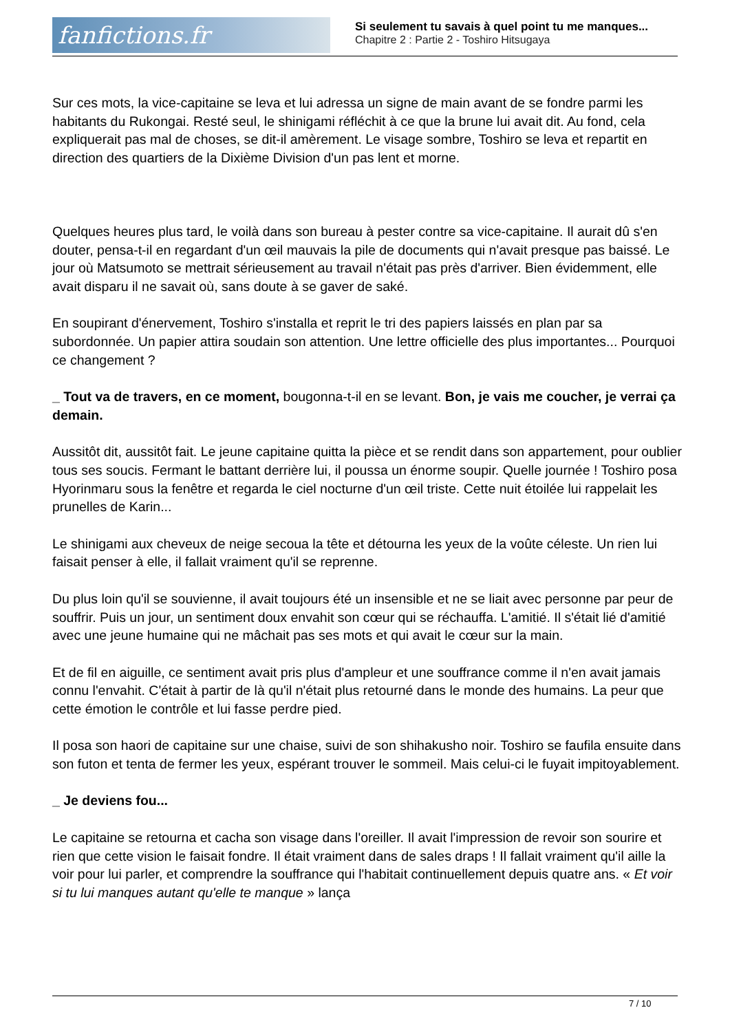fanfictions.fr
Si seulement tu savais à quel point tu me manques...
Chapitre 2 : Partie 2 - Toshiro Hitsugaya
Sur ces mots, la vice-capitaine se leva et lui adressa un signe de main avant de se fondre parmi les habitants du Rukongai. Resté seul, le shinigami réfléchit à ce que la brune lui avait dit. Au fond, cela expliquerait pas mal de choses, se dit-il amèrement. Le visage sombre, Toshiro se leva et repartit en direction des quartiers de la Dixième Division d'un pas lent et morne.
Quelques heures plus tard, le voilà dans son bureau à pester contre sa vice-capitaine. Il aurait dû s'en douter, pensa-t-il en regardant d'un œil mauvais la pile de documents qui n'avait presque pas baissé. Le jour où Matsumoto se mettrait sérieusement au travail n'était pas près d'arriver. Bien évidemment, elle avait disparu il ne savait où, sans doute à se gaver de saké.
En soupirant d'énervement, Toshiro s'installa et reprit le tri des papiers laissés en plan par sa subordonnée. Un papier attira soudain son attention. Une lettre officielle des plus importantes... Pourquoi ce changement ?
_ Tout va de travers, en ce moment, bougonna-t-il en se levant. Bon, je vais me coucher, je verrai ça demain.
Aussitôt dit, aussitôt fait. Le jeune capitaine quitta la pièce et se rendit dans son appartement, pour oublier tous ses soucis. Fermant le battant derrière lui, il poussa un énorme soupir. Quelle journée ! Toshiro posa Hyorinmaru sous la fenêtre et regarda le ciel nocturne d'un œil triste. Cette nuit étoilée lui rappelait les prunelles de Karin...
Le shinigami aux cheveux de neige secoua la tête et détourna les yeux de la voûte céleste. Un rien lui faisait penser à elle, il fallait vraiment qu'il se reprenne.
Du plus loin qu'il se souvienne, il avait toujours été un insensible et ne se liait avec personne par peur de souffrir. Puis un jour, un sentiment doux envahit son cœur qui se réchauffa. L'amitié. Il s'était lié d'amitié avec une jeune humaine qui ne mâchait pas ses mots et qui avait le cœur sur la main.
Et de fil en aiguille, ce sentiment avait pris plus d'ampleur et une souffrance comme il n'en avait jamais connu l'envahit. C'était à partir de là qu'il n'était plus retourné dans le monde des humains. La peur que cette émotion le contrôle et lui fasse perdre pied.
Il posa son haori de capitaine sur une chaise, suivi de son shihakusho noir. Toshiro se faufila ensuite dans son futon et tenta de fermer les yeux, espérant trouver le sommeil. Mais celui-ci le fuyait impitoyablement.
_ Je deviens fou...
Le capitaine se retourna et cacha son visage dans l'oreiller. Il avait l'impression de revoir son sourire et rien que cette vision le faisait fondre. Il était vraiment dans de sales draps ! Il fallait vraiment qu'il aille la voir pour lui parler, et comprendre la souffrance qui l'habitait continuellement depuis quatre ans. « Et voir si tu lui manques autant qu'elle te manque » lança
7 / 10